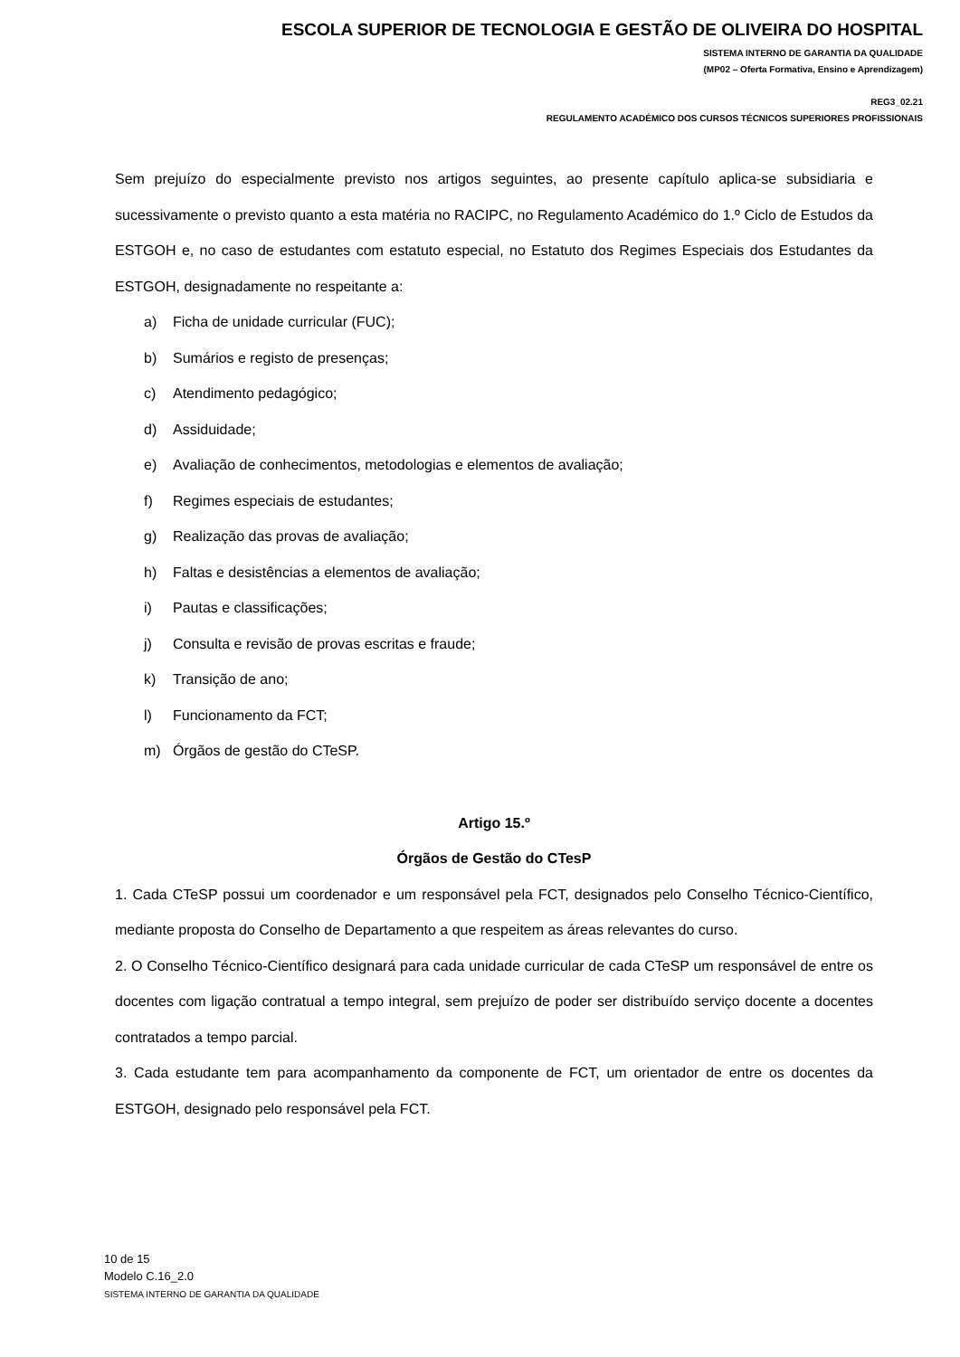ESCOLA SUPERIOR DE TECNOLOGIA E GESTÃO DE OLIVEIRA DO HOSPITAL
SISTEMA INTERNO DE GARANTIA DA QUALIDADE
(MP02 – Oferta Formativa, Ensino e Aprendizagem)
REG3_02.21
REGULAMENTO ACADÉMICO DOS CURSOS TÉCNICOS SUPERIORES PROFISSIONAIS
Sem prejuízo do especialmente previsto nos artigos seguintes, ao presente capítulo aplica-se subsidiaria e sucessivamente o previsto quanto a esta matéria no RACIPC, no Regulamento Académico do 1.º Ciclo de Estudos da ESTGOH e, no caso de estudantes com estatuto especial, no Estatuto dos Regimes Especiais dos Estudantes da ESTGOH, designadamente no respeitante a:
a) Ficha de unidade curricular (FUC);
b) Sumários e registo de presenças;
c) Atendimento pedagógico;
d) Assiduidade;
e) Avaliação de conhecimentos, metodologias e elementos de avaliação;
f) Regimes especiais de estudantes;
g) Realização das provas de avaliação;
h) Faltas e desistências a elementos de avaliação;
i) Pautas e classificações;
j) Consulta e revisão de provas escritas e fraude;
k) Transição de ano;
l) Funcionamento da FCT;
m) Órgãos de gestão do CTeSP.
Artigo 15.º
Órgãos de Gestão do CTesP
1. Cada CTeSP possui um coordenador e um responsável pela FCT, designados pelo Conselho Técnico-Científico, mediante proposta do Conselho de Departamento a que respeitem as áreas relevantes do curso.
2. O Conselho Técnico-Científico designará para cada unidade curricular de cada CTeSP um responsável de entre os docentes com ligação contratual a tempo integral, sem prejuízo de poder ser distribuído serviço docente a docentes contratados a tempo parcial.
3. Cada estudante tem para acompanhamento da componente de FCT, um orientador de entre os docentes da ESTGOH, designado pelo responsável pela FCT.
10 de 15
Modelo C.16_2.0
SISTEMA INTERNO DE GARANTIA DA QUALIDADE